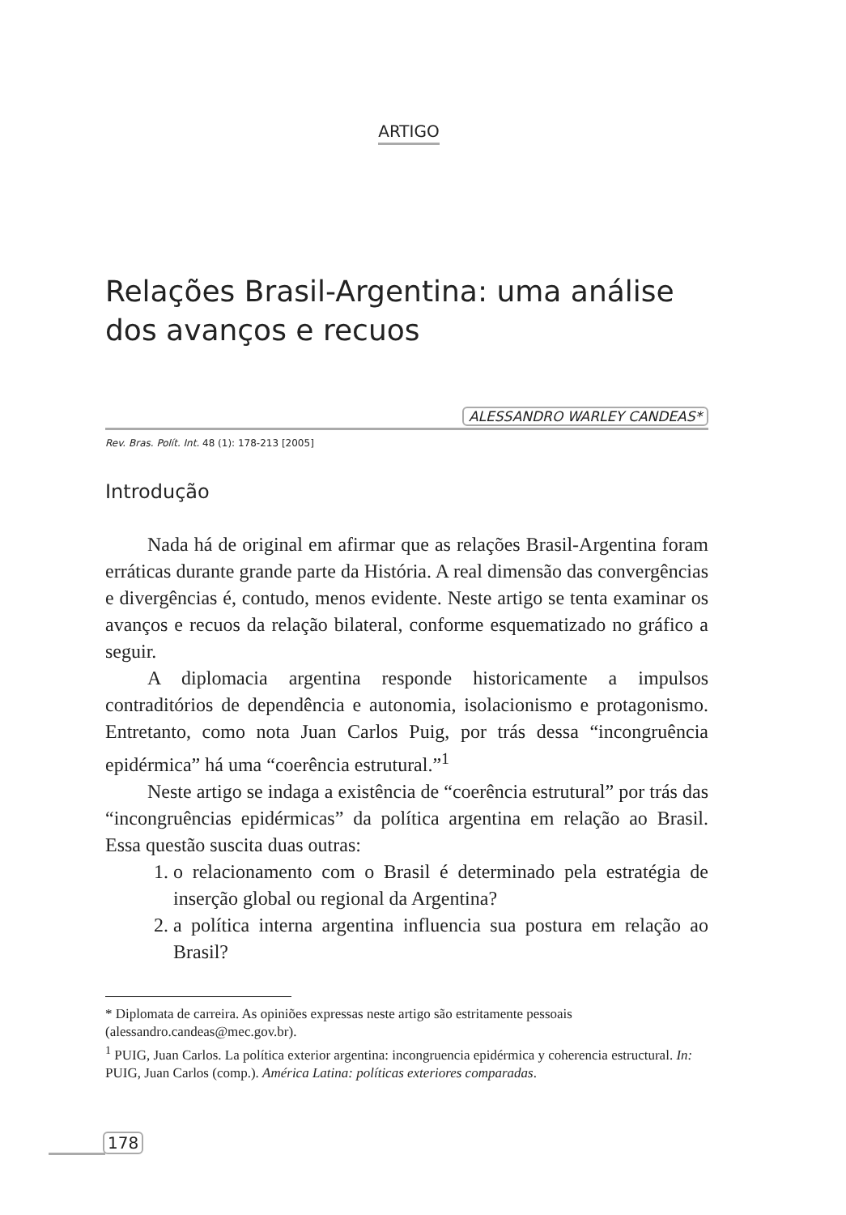ARTIGO
Relações Brasil-Argentina: uma análise
dos avanços e recuos
ALESSANDRO WARLEY CANDEAS*
Rev. Bras. Polít. Int. 48 (1): 178-213 [2005]
Introdução
Nada há de original em afirmar que as relações Brasil-Argentina foram erráticas durante grande parte da História. A real dimensão das convergências e divergências é, contudo, menos evidente. Neste artigo se tenta examinar os avanços e recuos da relação bilateral, conforme esquematizado no gráfico a seguir.
A diplomacia argentina responde historicamente a impulsos contraditórios de dependência e autonomia, isolacionismo e protagonismo. Entretanto, como nota Juan Carlos Puig, por trás dessa “incongruência epidérmica” há uma “coerência estrutural.”<sup>1</sup>
Neste artigo se indaga a existência de “coerência estrutural” por trás das “incongruências epidérmicas” da política argentina em relação ao Brasil. Essa questão suscita duas outras:
1. o relacionamento com o Brasil é determinado pela estratégia de inserção global ou regional da Argentina?
2. a política interna argentina influencia sua postura em relação ao Brasil?
* Diplomata de carreira. As opiniões expressas neste artigo são estritamente pessoais (alessandro.candeas@mec.gov.br).
<sup>1</sup> PUIG, Juan Carlos. La política exterior argentina: incongruencia epidérmica y coherencia estructural. In: PUIG, Juan Carlos (comp.). América Latina: políticas exteriores comparadas.
178